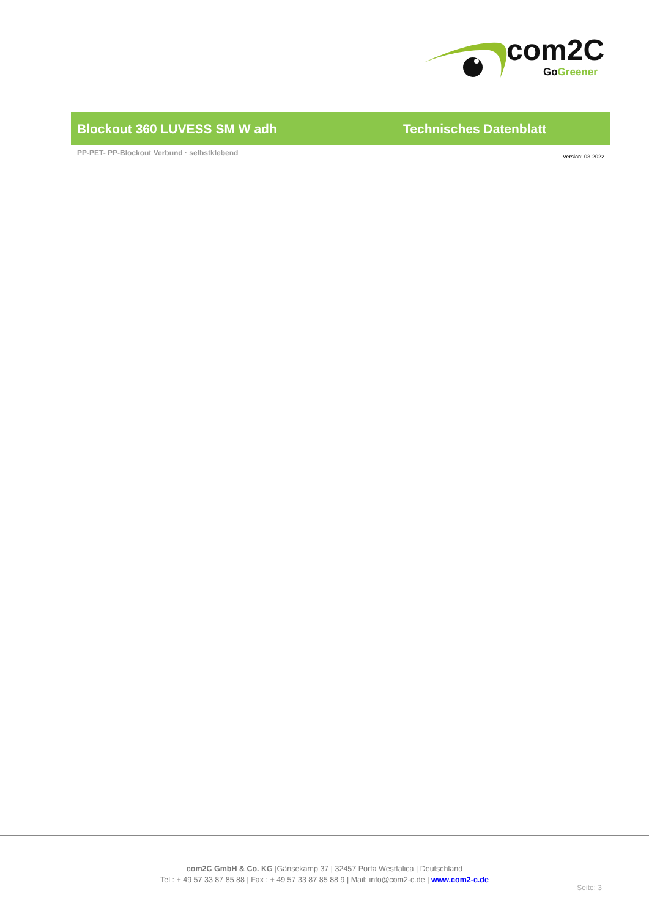com2C
GoGreener
Blockout 360 LUVESS SM W adh Technisches Datenblatt
PP-PET- PP-Blockout Verbund · selbstklebend
Version: 03-2022
com2C GmbH & Co. KG |Gänsekamp 37 | 32457 Porta Westfalica | Deutschland
Tel : + 49 57 33 87 85 88 | Fax : + 49 57 33 87 85 88 9 | Mail: info@com2-c.de | www.com2-c.de
Seite: 3